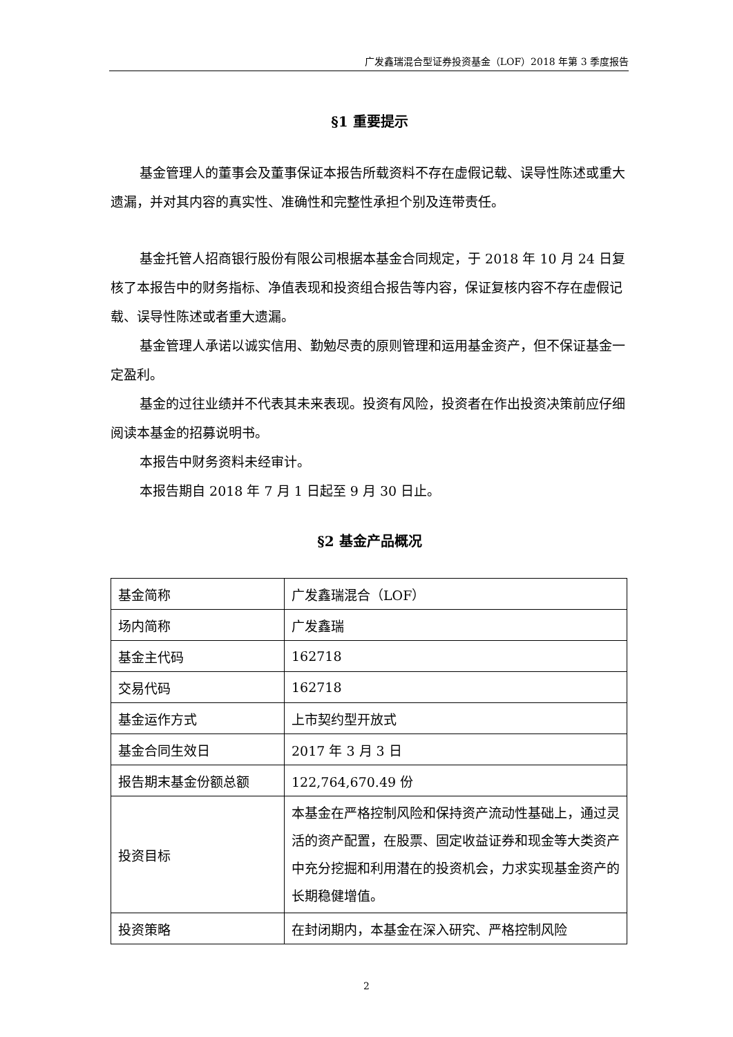广发鑫瑞混合型证券投资基金（LOF）2018 年第 3 季度报告
§1 重要提示
基金管理人的董事会及董事保证本报告所载资料不存在虚假记载、误导性陈述或重大遗漏，并对其内容的真实性、准确性和完整性承担个别及连带责任。
基金托管人招商银行股份有限公司根据本基金合同规定，于 2018 年 10 月 24 日复核了本报告中的财务指标、净值表现和投资组合报告等内容，保证复核内容不存在虚假记载、误导性陈述或者重大遗漏。
基金管理人承诺以诚实信用、勤勉尽责的原则管理和运用基金资产，但不保证基金一定盈利。
基金的过往业绩并不代表其未来表现。投资有风险，投资者在作出投资决策前应仔细阅读本基金的招募说明书。
本报告中财务资料未经审计。
本报告期自 2018 年 7 月 1 日起至 9 月 30 日止。
§2 基金产品概况
| 基金简称 | 广发鑫瑞混合（LOF） |
| 场内简称 | 广发鑫瑞 |
| 基金主代码 | 162718 |
| 交易代码 | 162718 |
| 基金运作方式 | 上市契约型开放式 |
| 基金合同生效日 | 2017 年 3 月 3 日 |
| 报告期末基金份额总额 | 122,764,670.49 份 |
| 投资目标 | 本基金在严格控制风险和保持资产流动性基础上，通过灵活的资产配置，在股票、固定收益证券和现金等大类资产中充分挖掘和利用潜在的投资机会，力求实现基金资产的长期稳健增值。 |
| 投资策略 | 在封闭期内，本基金在深入研究、严格控制风险 |
2